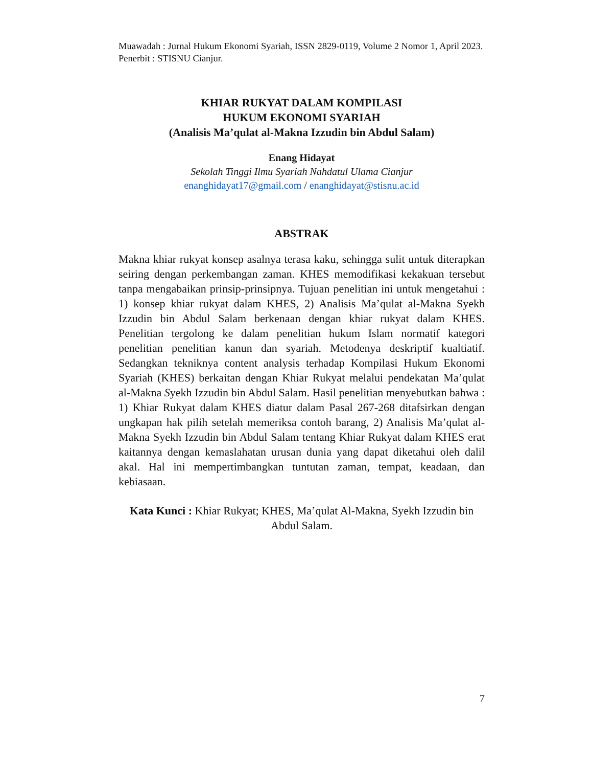Muawadah : Jurnal Hukum Ekonomi Syariah, ISSN 2829-0119, Volume 2 Nomor 1, April 2023. Penerbit : STISNU Cianjur.
KHIAR RUKYAT DALAM KOMPILASI
HUKUM EKONOMI SYARIAH
(Analisis Ma’qulat al-Makna Izzudin bin Abdul Salam)
Enang Hidayat
Sekolah Tinggi Ilmu Syariah Nahdatul Ulama Cianjur
enanghidayat17@gmail.com / enanghidayat@stisnu.ac.id
ABSTRAK
Makna khiar rukyat konsep asalnya terasa kaku, sehingga sulit untuk diterapkan seiring dengan perkembangan zaman. KHES memodifikasi kekakuan tersebut tanpa mengabaikan prinsip-prinsipnya. Tujuan penelitian ini untuk mengetahui : 1) konsep khiar rukyat dalam KHES, 2) Analisis Ma’qulat al-Makna Syekh Izzudin bin Abdul Salam berkenaan dengan khiar rukyat dalam KHES. Penelitian tergolong ke dalam penelitian hukum Islam normatif kategori penelitian penelitian kanun dan syariah. Metodenya deskriptif kualtiatif. Sedangkan tekniknya content analysis terhadap Kompilasi Hukum Ekonomi Syariah (KHES) berkaitan dengan Khiar Rukyat melalui pendekatan Ma’qulat al-Makna Syekh Izzudin bin Abdul Salam. Hasil penelitian menyebutkan bahwa : 1) Khiar Rukyat dalam KHES diatur dalam Pasal 267-268 ditafsirkan dengan ungkapan hak pilih setelah memeriksa contoh barang, 2) Analisis Ma’qulat al-Makna Syekh Izzudin bin Abdul Salam tentang Khiar Rukyat dalam KHES erat kaitannya dengan kemaslahatan urusan dunia yang dapat diketahui oleh dalil akal. Hal ini mempertimbangkan tuntutan zaman, tempat, keadaan, dan kebiasaan.
Kata Kunci : Khiar Rukyat; KHES, Ma’qulat Al-Makna, Syekh Izzudin bin Abdul Salam.
7